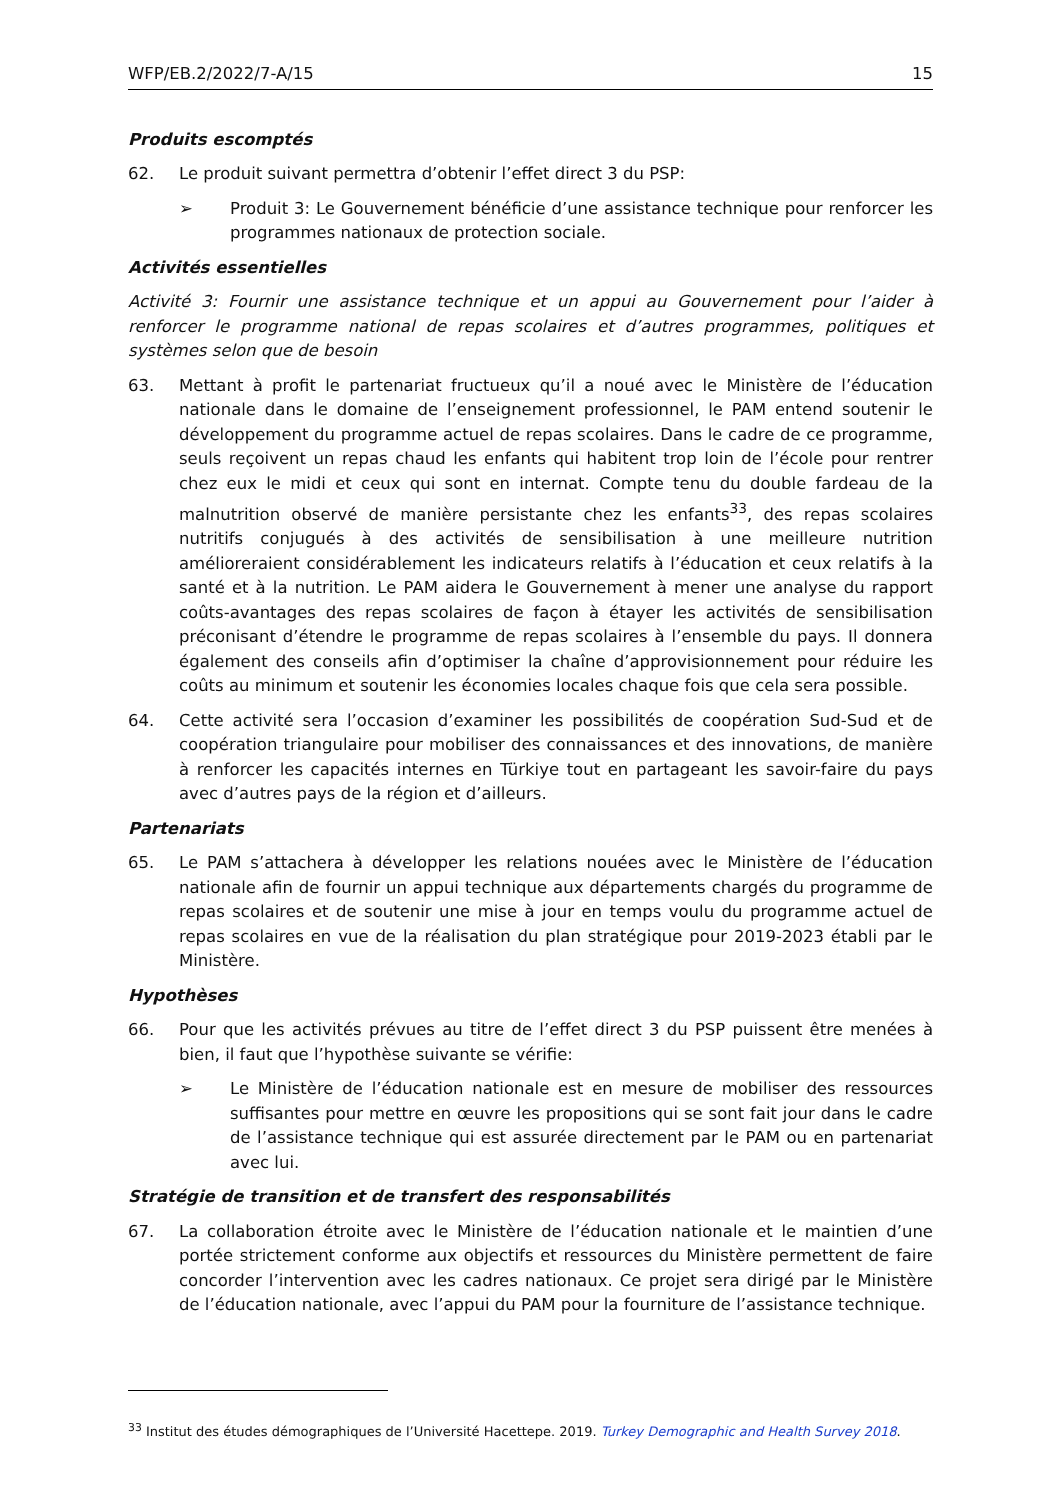WFP/EB.2/2022/7-A/15 15
Produits escomptés
62. Le produit suivant permettra d’obtenir l’effet direct 3 du PSP:
➢ Produit 3: Le Gouvernement bénéficie d’une assistance technique pour renforcer les programmes nationaux de protection sociale.
Activités essentielles
Activité 3: Fournir une assistance technique et un appui au Gouvernement pour l’aider à renforcer le programme national de repas scolaires et d’autres programmes, politiques et systèmes selon que de besoin
63. Mettant à profit le partenariat fructueux qu’il a noué avec le Ministère de l’éducation nationale dans le domaine de l’enseignement professionnel, le PAM entend soutenir le développement du programme actuel de repas scolaires. Dans le cadre de ce programme, seuls reçoivent un repas chaud les enfants qui habitent trop loin de l’école pour rentrer chez eux le midi et ceux qui sont en internat. Compte tenu du double fardeau de la malnutrition observé de manière persistante chez les enfants<sup>33</sup>, des repas scolaires nutritifs conjugués à des activités de sensibilisation à une meilleure nutrition amélioreraient considérablement les indicateurs relatifs à l’éducation et ceux relatifs à la santé et à la nutrition. Le PAM aidera le Gouvernement à mener une analyse du rapport coûts-avantages des repas scolaires de façon à étayer les activités de sensibilisation préconisant d’étendre le programme de repas scolaires à l’ensemble du pays. Il donnera également des conseils afin d’optimiser la chaîne d’approvisionnement pour réduire les coûts au minimum et soutenir les économies locales chaque fois que cela sera possible.
64. Cette activité sera l’occasion d’examiner les possibilités de coopération Sud-Sud et de coopération triangulaire pour mobiliser des connaissances et des innovations, de manière à renforcer les capacités internes en Türkiye tout en partageant les savoir-faire du pays avec d’autres pays de la région et d’ailleurs.
Partenariats
65. Le PAM s’attachera à développer les relations nouées avec le Ministère de l’éducation nationale afin de fournir un appui technique aux départements chargés du programme de repas scolaires et de soutenir une mise à jour en temps voulu du programme actuel de repas scolaires en vue de la réalisation du plan stratégique pour 2019-2023 établi par le Ministère.
Hypothèses
66. Pour que les activités prévues au titre de l’effet direct 3 du PSP puissent être menées à bien, il faut que l’hypothèse suivante se vérifie:
➢ Le Ministère de l’éducation nationale est en mesure de mobiliser des ressources suffisantes pour mettre en œuvre les propositions qui se sont fait jour dans le cadre de l’assistance technique qui est assurée directement par le PAM ou en partenariat avec lui.
Stratégie de transition et de transfert des responsabilités
67. La collaboration étroite avec le Ministère de l’éducation nationale et le maintien d’une portée strictement conforme aux objectifs et ressources du Ministère permettent de faire concorder l’intervention avec les cadres nationaux. Ce projet sera dirigé par le Ministère de l’éducation nationale, avec l’appui du PAM pour la fourniture de l’assistance technique.
<sup>33</sup> Institut des études démographiques de l’Université Hacettepe. 2019. Turkey Demographic and Health Survey 2018.